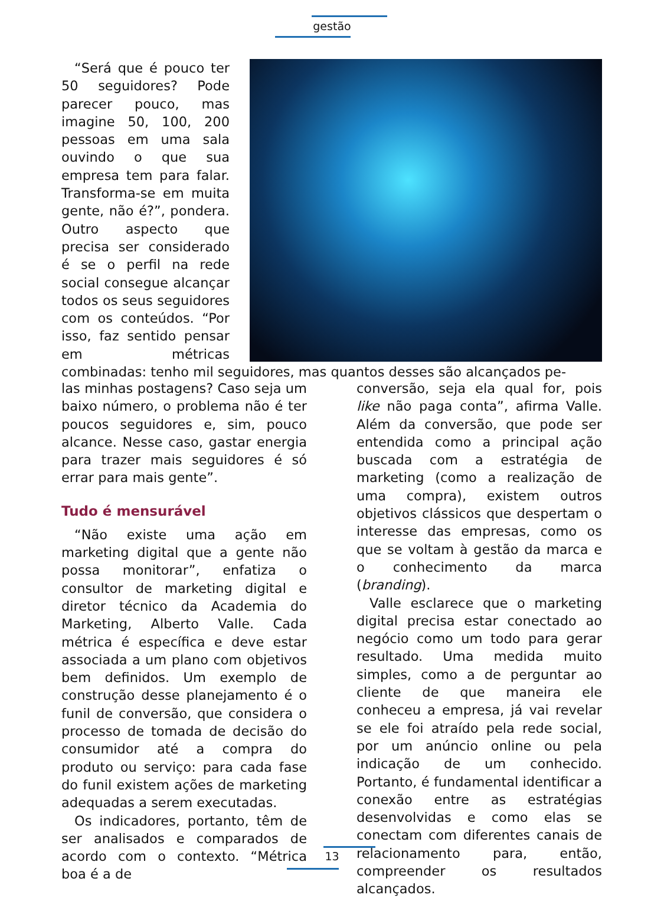gestão
“Será que é pouco ter 50 seguidores? Pode parecer pouco, mas imagine 50, 100, 200 pessoas em uma sala ouvindo o que sua empresa tem para falar. Transforma-se em muita gente, não é?”, pondera. Outro aspecto que precisa ser considerado é se o perfil na rede social consegue alcançar todos os seus seguidores com os conteúdos. “Por isso, faz sentido pensar em métricas combinadas: tenho mil seguidores, mas quantos desses são alcançados pe-
las minhas postagens? Caso seja um baixo número, o problema não é ter poucos seguidores e, sim, pouco alcance. Nesse caso, gastar energia para trazer mais seguidores é só errar para mais gente”.
Tudo é mensurável
“Não existe uma ação em marketing digital que a gente não possa monitorar”, enfatiza o consultor de marketing digital e diretor técnico da Academia do Marketing, Alberto Valle. Cada métrica é específica e deve estar associada a um plano com objetivos bem definidos. Um exemplo de construção desse planejamento é o funil de conversão, que considera o processo de tomada de decisão do consumidor até a compra do produto ou serviço: para cada fase do funil existem ações de marketing adequadas a serem executadas.
Os indicadores, portanto, têm de ser analisados e comparados de acordo com o contexto. “Métrica boa é a de
conversão, seja ela qual for, pois like não paga conta”, afirma Valle. Além da conversão, que pode ser entendida como a principal ação buscada com a estratégia de marketing (como a realização de uma compra), existem outros objetivos clássicos que despertam o interesse das empresas, como os que se voltam à gestão da marca e o conhecimento da marca (branding).
Valle esclarece que o marketing digital precisa estar conectado ao negócio como um todo para gerar resultado. Uma medida muito simples, como a de perguntar ao cliente de que maneira ele conheceu a empresa, já vai revelar se ele foi atraído pela rede social, por um anúncio online ou pela indicação de um conhecido. Portanto, é fundamental identificar a conexão entre as estratégias desenvolvidas e como elas se conectam com diferentes canais de relacionamento para, então, compreender os resultados alcançados.
13